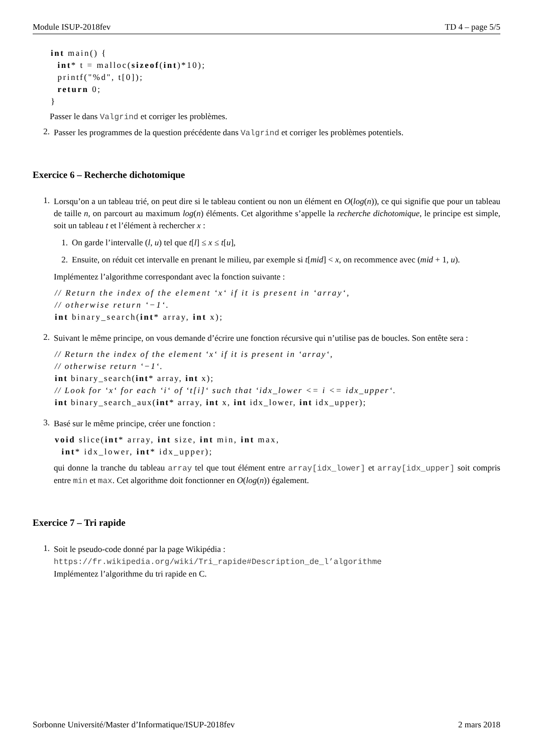Module ISUP-2018fev TD 4 – page 5/5
int main() { int* t = malloc(sizeof(int)*10); printf("%d", t[0]); return 0; }
Passer le dans Valgrind et corriger les problèmes.
2.
Passer les programmes de la question précédente dans Valgrind et corriger les problèmes potentiels.
Exercice 6 – Recherche dichotomique
1.
Lorsqu’on a un tableau trié, on peut dire si le tableau contient ou non un élément en O(log(n)), ce qui signifie que pour un tableau de taille n, on parcourt au maximum log(n) éléments. Cet algorithme s’appelle la recherche dichotomique, le principe est simple, soit un tableau t et l’élément à rechercher x :
1.
On garde l’intervalle (l, u) tel que t[l] ≤ x ≤ t[u],
2.
Ensuite, on réduit cet intervalle en prenant le milieu, par exemple si t[mid] < x, on recommence avec (mid + 1, u).
Implémentez l’algorithme correspondant avec la fonction suivante :
// Return the index of the element ‘x‘ if it is present in ‘array‘, // otherwise return ‘−1‘. int binary_search(int* array, int x);
2.
Suivant le même principe, on vous demande d’écrire une fonction récursive qui n’utilise pas de boucles. Son entête sera :
// Return the index of the element ‘x‘ if it is present in ‘array‘, // otherwise return ‘−1‘. int binary_search(int* array, int x); // Look for ‘x‘ for each ‘i‘ of ‘t[i]‘ such that ‘idx_lower <= i <= idx_upper‘. int binary_search_aux(int* array, int x, int idx_lower, int idx_upper);
3.
Basé sur le même principe, créer une fonction :
void slice(int* array, int size, int min, int max, int* idx_lower, int* idx_upper);
qui donne la tranche du tableau array tel que tout élément entre array[idx_lower] et array[idx_upper] soit compris entre min et max. Cet algorithme doit fonctionner en O(log(n)) également.
Exercice 7 – Tri rapide
1.
Soit le pseudo-code donné par la page Wikipédia :
https://fr.wikipedia.org/wiki/Tri_rapide#Description_de_l’algorithme
Implémentez l’algorithme du tri rapide en C.
Sorbonne Université/Master d’Informatique/ISUP-2018fev 2 mars 2018